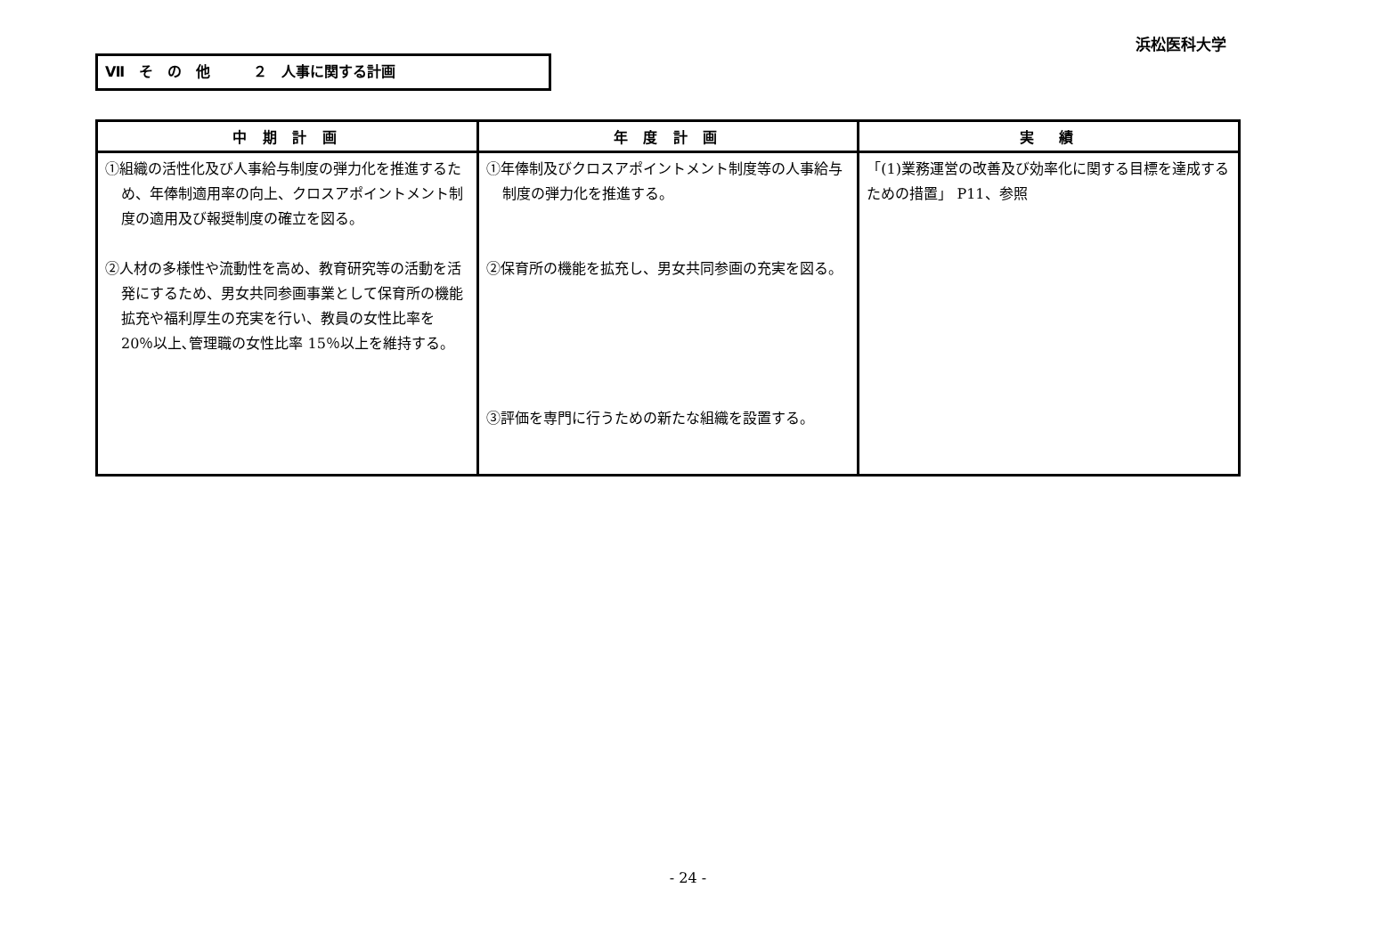浜松医科大学
Ⅶ　そ　の　他　　　２　人事に関する計画
| 中 期 計 画 | 年 度 計 画 | 実 績 |
| --- | --- | --- |
| ①組織の活性化及び人事給与制度の弾力化を推進するため、年俸制適用率の向上、クロスアポイントメント制度の適用及び報奨制度の確立を図る。 ②人材の多様性や流動性を高め、教育研究等の活動を活発にするため、男女共同参画事業として保育所の機能拡充や福利厚生の充実を行い、教員の女性比率を 20％以上､管理職の女性比率 15％以上を維持する。 | ①年俸制及びクロスアポイントメント制度等の人事給与制度の弾力化を推進する。 ②保育所の機能を拡充し、男女共同参画の充実を図る。 ③評価を専門に行うための新たな組織を設置する。 | 「(1)業務運営の改善及び効率化に関する目標を達成するための措置」 P11、参照 |
- 24 -